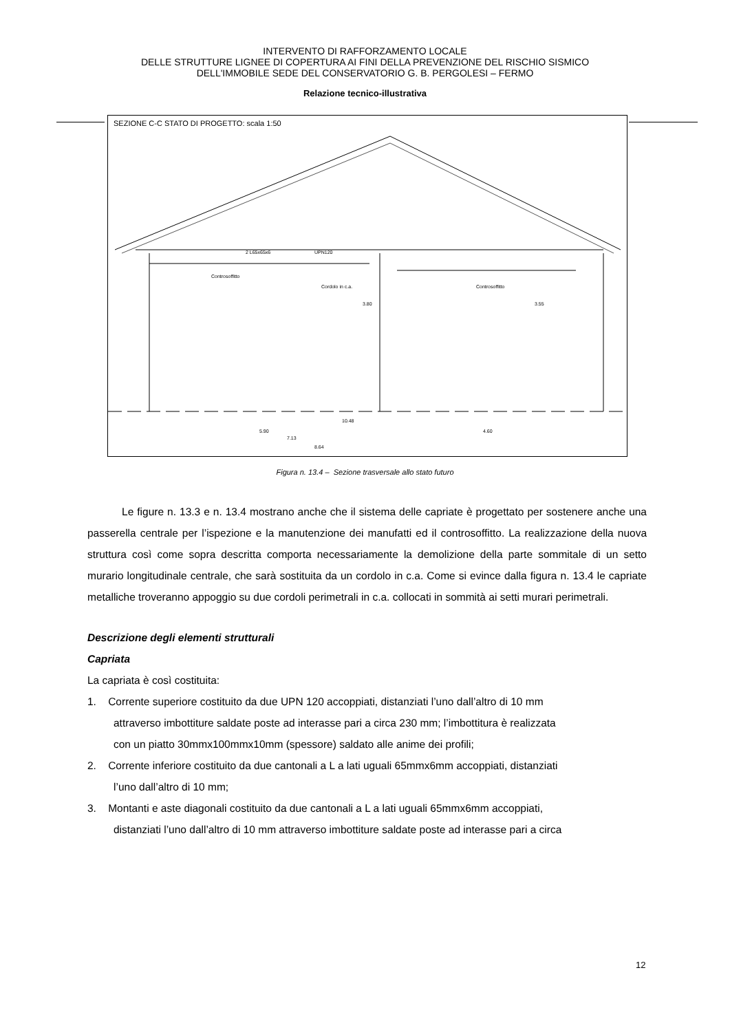INTERVENTO DI RAFFORZAMENTO LOCALE
DELLE STRUTTURE LIGNEE DI COPERTURA AI FINI DELLA PREVENZIONE DEL RISCHIO SISMICO
DELL'IMMOBILE SEDE DEL CONSERVATORIO G. B. PERGOLESI – FERMO
Relazione tecnico-illustrativa
SEZIONE C-C STATO DI PROGETTO: scala 1:50
2 L65x65x6 UPN120
Controsoffitto
Controsoffitto Cordolo in c.a.
3.80 3.55
10.48
5.90 4.60
7.13
8.64
Figura n. 13.4 – Sezione trasversale allo stato futuro
Le figure n. 13.3 e n. 13.4 mostrano anche che il sistema delle capriate è progettato per sostenere anche una passerella centrale per l’ispezione e la manutenzione dei manufatti ed il controsoffitto. La realizzazione della nuova struttura così come sopra descritta comporta necessariamente la demolizione della parte sommitale di un setto murario longitudinale centrale, che sarà sostituita da un cordolo in c.a. Come si evince dalla figura n. 13.4 le capriate metalliche troveranno appoggio su due cordoli perimetrali in c.a. collocati in sommità ai setti murari perimetrali.
Descrizione degli elementi strutturali
Capriata
La capriata è così costituita:
1. Corrente superiore costituito da due UPN 120 accoppiati, distanziati l’uno dall’altro di 10 mm
attraverso imbottiture saldate poste ad interasse pari a circa 230 mm; l’imbottitura è realizzata
con un piatto 30mmx100mmx10mm (spessore) saldato alle anime dei profili;
2. Corrente inferiore costituito da due cantonali a L a lati uguali 65mmx6mm accoppiati, distanziati
l’uno dall’altro di 10 mm;
3. Montanti e aste diagonali costituito da due cantonali a L a lati uguali 65mmx6mm accoppiati,
distanziati l’uno dall’altro di 10 mm attraverso imbottiture saldate poste ad interasse pari a circa
12